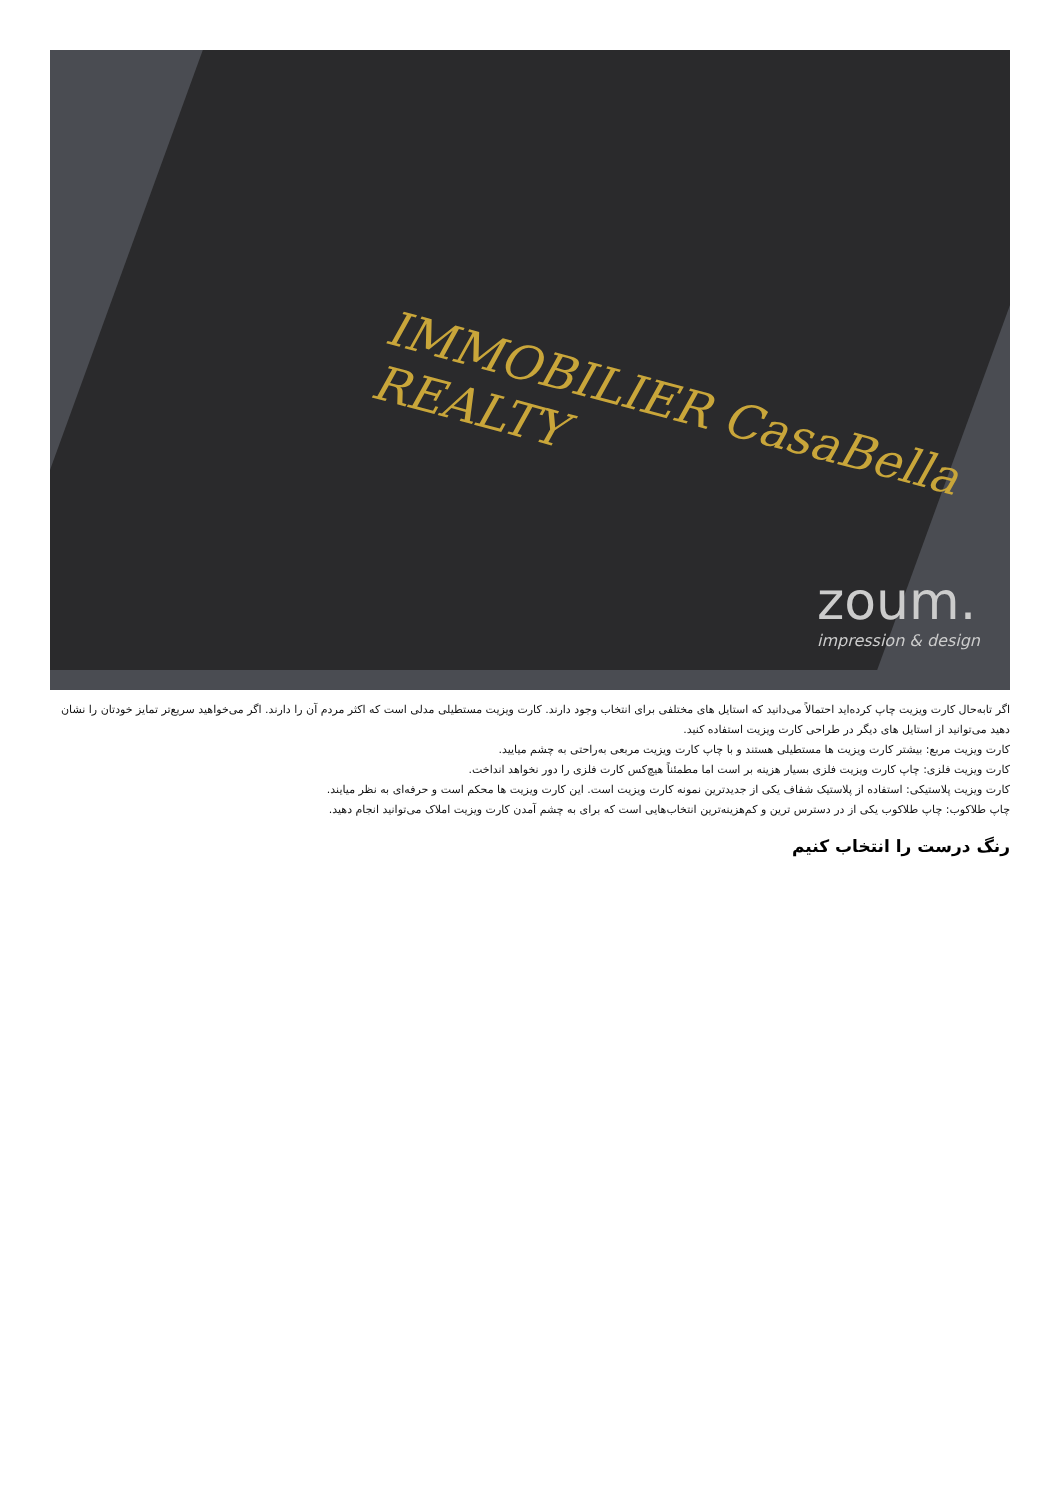IMMOBILIER CasaBella REALTY
zoum.
impression & design
اگر تابه‌حال کارت ویزیت چاپ کرده‌اید احتمالاً می‌دانید که استایل های مختلفی برای انتخاب وجود دارند. کارت ویزیت مستطیلی مدلی است که اکثر مردم آن را دارند. اگر می‌خواهید سریع‌تر تمایز خودتان را نشان دهید می‌توانید از استایل های دیگر در طراحی کارت ویزیت استفاده کنید.
کارت ویزیت مربع: بیشتر کارت ویزیت ها مستطیلی هستند و با چاپ کارت ویزیت مربعی به‌راحتی به چشم میایید.
کارت ویزیت فلزی: چاپ کارت ویزیت فلزی بسیار هزینه بر است اما مطمئناً هیچ‌کس کارت فلزی را دور نخواهد انداخت.
کارت ویزیت پلاستیکی: استفاده از پلاستیک شفاف یکی از جدیدترین نمونه کارت ویزیت است. این کارت ویزیت ها محکم است و حرفه‌ای به نظر میایند.
چاپ طلاکوب: چاپ طلاکوب یکی از در دسترس ترین و کم‌هزینه‌ترین انتخاب‌هایی است که برای به چشم آمدن کارت ویزیت املاک می‌توانید انجام دهید.
رنگ درست را انتخاب کنیم